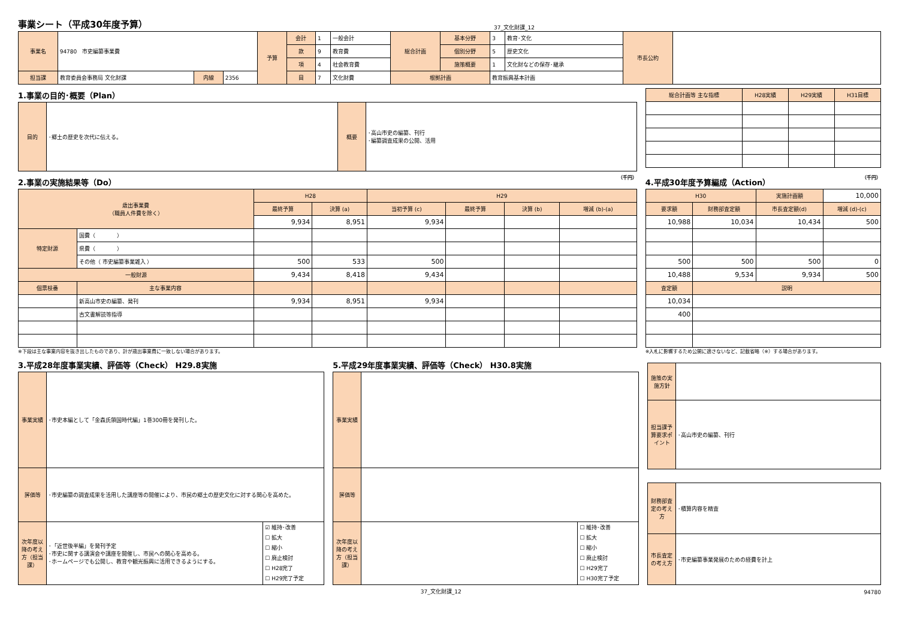事業シート（平成30年度予算）
37_文化財課_12
| 事業名 | 94780 市史編纂事業費 | | | 予算 | 会計 | 1 | 一般会計 | 総合計画 | 基本分野 | 3 | 教育･文化 | 市長公約 | |
| | | | | | 款 | 9 | 教育費 | | 個別分野 | 5 | 歴史文化 | | |
| | | | | | 項 | 4 | 社会教育費 | | 施策概要 | 1 | 文化財などの保存･継承 | | |
| 担当課 | 教育委員会事務局 文化財課 | 内線 | 2356 | | 目 | 7 | 文化財費 | 根拠計画 | | 教育振興基本計画 | | | |
1.事業の目的･概要（Plan）
| 目的 | ･郷土の歴史を次代に伝える。 | 概要 | ･高山市史の編纂、刊行 ･編纂調査成果の公開、活用 |
| 総合計画等 主な指標 | H28実績 | H29実績 | H31目標 |
| --- | --- | --- | --- |
2.事業の実施結果等（Do） （千円）
| 歳出事業費 （職員人件費を除く） | | H28 | | H29 | | | |
| | | 最終予算 | 決算 (a) | 当初予算 (c) | 最終予算 | 決算 (b) | 増減 (b)-(a) |
| | | 9,934 | 8,951 | 9,934 | | | |
| 特定財源 | 国費（ ） | | | | | | |
| | 県費（ ） | | | | | | |
| | その他（ 市史編纂事業雑入 ） | 500 | 533 | 500 | | | |
| 一般財源 | | 9,434 | 8,418 | 9,434 | | | |
| 個票枝番 | 主な事業内容 | | | | | | |
| | 新高山市史の編纂、発刊 | 9,934 | 8,951 | 9,934 | | | |
| | 古文書解読等指導 | | | | | | |
※下段は主な事業内容を抜き出したものであり、計が歳出事業費に一致しない場合があります。
4.平成30年度予算編成（Action） （千円）
| H30 | | 実施計画額 | 10,000 |
| 要求額 | 財務部査定額 | 市長査定額(d) | 増減 (d)-(c) |
| 10,988 | 10,034 | 10,434 | 500 |
| 500 | 500 | 500 | 0 |
| 10,488 | 9,534 | 9,934 | 500 |
| 査定額 | 説明 | | |
| 10,034 | | | |
| 400 | | | |
※入札に影響するため公開に適さないなど、記載省略（※）する場合があります。
3.平成28年度事業実績、評価等（Check） H29.8実施
| 事業実績 | ･市史本編として「金森氏領国時代編」1巻300冊を発刊した。 | |
| 評価等 | ･市史編纂の調査成果を活用した講座等の開催により、市民の郷土の歴史文化に対する関心を高めた。 | |
| 次年度以降の考え方（担当課） | ･「近世後半編」を発刊予定 ･市史に関する講演会や講座を開催し、市民への関心を高める。 ･ホームページでも公開し、教育や観光振興に活用できるようにする。 | ☑ 維持･改善 ☐ 拡大 ☐ 縮小 ☐ 廃止検討 ☐ H28完了 ☐ H29完了予定 |
5.平成29年度事業実績、評価等（Check） H30.8実施
| 事業実績 | | |
| 評価等 | | |
| 次年度以降の考え方（担当課） | | ☐ 維持･改善 ☐ 拡大 ☐ 縮小 ☐ 廃止検討 ☐ H29完了 ☐ H30完了予定 |
| 施策の実施方針 | |
| 担当課予算要求ポイント | ･高山市史の編纂、刊行 |
| 財務部査定の考え方 | ･積算内容を精査 |
| 市長査定の考え方 | ･市史編纂事業発展のための経費を計上 |
37_文化財課_12 94780